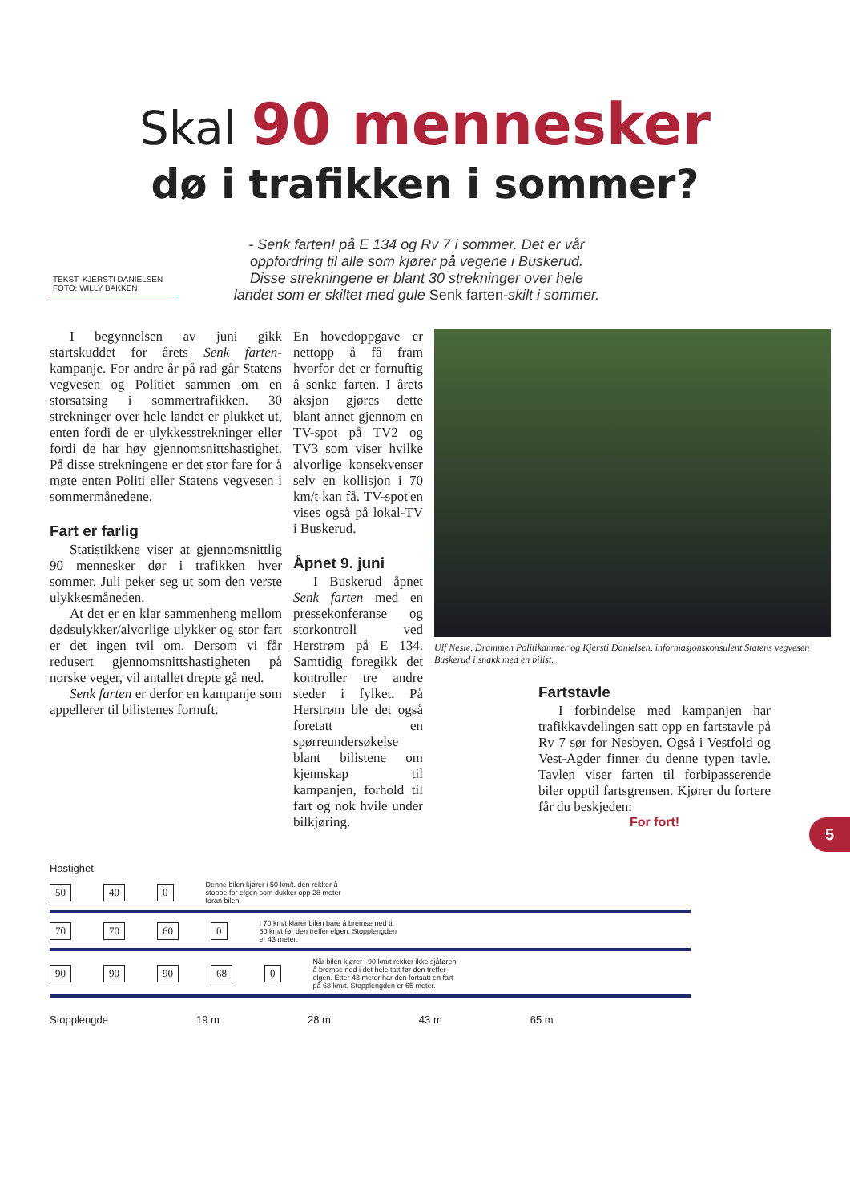Skal 90 mennesker
dø i trafikken i sommer?
- Senk farten! på E 134 og Rv 7 i sommer. Det er vår oppfordring til alle som kjører på vegene i Buskerud. Disse strekningene er blant 30 strekninger over hele landet som er skiltet med gule Senk farten-skilt i sommer.
TEKST: KJERSTI DANIELSEN
FOTO: WILLY BAKKEN
I begynnelsen av juni gikk startskuddet for årets Senk farten-kampanje. For andre år på rad går Statens vegvesen og Politiet sammen om en storsatsing i sommertrafikken. 30 strekninger over hele landet er plukket ut, enten fordi de er ulykkesstrekninger eller fordi de har høy gjennomsnittshastighet. På disse strekningene er det stor fare for å møte enten Politi eller Statens vegvesen i sommermånedene.
Fart er farlig
Statistikkene viser at gjennomsnittlig 90 mennesker dør i trafikken hver sommer. Juli peker seg ut som den verste ulykkesmåneden.
At det er en klar sammenheng mellom dødsulykker/alvorlige ulykker og stor fart er det ingen tvil om. Dersom vi får redusert gjennomsnittshastigheten på norske veger, vil antallet drepte gå ned.
Senk farten er derfor en kampanje som appellerer til bilistenes fornuft.
En hovedoppgave er nettopp å få fram hvorfor det er fornuftig å senke farten. I årets aksjon gjøres dette blant annet gjennom en TV-spot på TV2 og TV3 som viser hvilke alvorlige konsekvenser selv en kollisjon i 70 km/t kan få. TV-spot'en vises også på lokal-TV i Buskerud.
Åpnet 9. juni
I Buskerud åpnet Senk farten med en pressekonferanse og storkontroll ved Herstrøm på E 134. Samtidig foregikk det kontroller tre andre steder i fylket. På Herstrøm ble det også foretatt en spørreundersøkelse blant bilistene om kjennskap til kampanjen, forhold til fart og nok hvile under bilkjøring.
Ulf Nesle, Drammen Politikammer og Kjersti Danielsen, informasjonskonsulent Statens vegvesen Buskerud i snakk med en bilist.
Fartstavle
I forbindelse med kampanjen har trafikkavdelingen satt opp en fartstavle på Rv 7 sør for Nesbyen. Også i Vestfold og Vest-Agder finner du denne typen tavle. Tavlen viser farten til forbipasserende biler opptil fartsgrensen. Kjører du fortere får du beskjeden:
For fort!
5
Hastighet
50 40 0
Denne bilen kjører i 50 km/t. den rekker å stoppe for elgen som dukker opp 28 meter foran bilen.
70 70 60 0
I 70 km/t klarer bilen bare å bremse ned til 60 km/t før den treffer elgen. Stopplengden er 43 meter.
90 90 90 68 0
Når bilen kjører i 90 km/t rekker ikke sjåføren å bremse ned i det hele tatt før den treffer elgen. Etter 43 meter har den fortsatt en fart på 68 km/t. Stopplengden er 65 meter.
Stopplengde 19 m 28 m 43 m 65 m